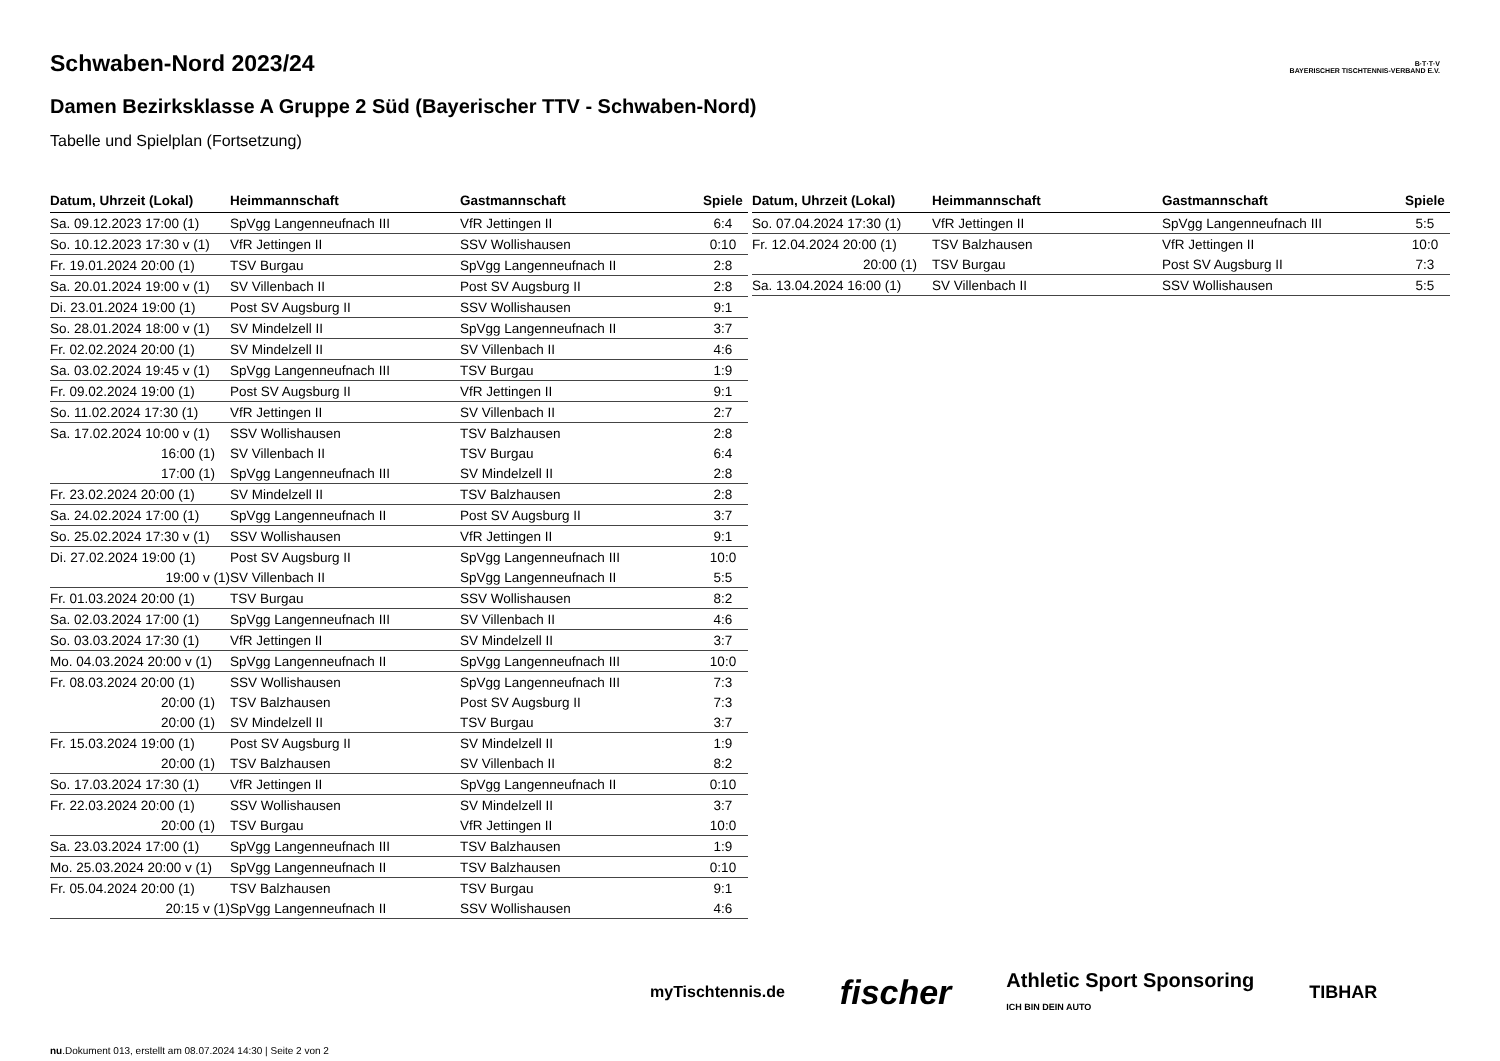B·T·T·V
BAYERISCHER TISCHTENNIS-VERBAND E.V.
Schwaben-Nord 2023/24
Damen Bezirksklasse A Gruppe 2 Süd (Bayerischer TTV - Schwaben-Nord)
Tabelle und Spielplan (Fortsetzung)
| Datum, Uhrzeit (Lokal) | Heimmannschaft | Gastmannschaft | Spiele |
| --- | --- | --- | --- |
| Sa. 09.12.2023 17:00 (1) | SpVgg Langenneufnach III | VfR Jettingen II | 6:4 |
| So. 10.12.2023 17:30 v (1) | VfR Jettingen II | SSV Wollishausen | 0:10 |
| Fr. 19.01.2024 20:00 (1) | TSV Burgau | SpVgg Langenneufnach II | 2:8 |
| Sa. 20.01.2024 19:00 v (1) | SV Villenbach II | Post SV Augsburg II | 2:8 |
| Di. 23.01.2024 19:00 (1) | Post SV Augsburg II | SSV Wollishausen | 9:1 |
| So. 28.01.2024 18:00 v (1) | SV Mindelzell II | SpVgg Langenneufnach II | 3:7 |
| Fr. 02.02.2024 20:00 (1) | SV Mindelzell II | SV Villenbach II | 4:6 |
| Sa. 03.02.2024 19:45 v (1) | SpVgg Langenneufnach III | TSV Burgau | 1:9 |
| Fr. 09.02.2024 19:00 (1) | Post SV Augsburg II | VfR Jettingen II | 9:1 |
| So. 11.02.2024 17:30 (1) | VfR Jettingen II | SV Villenbach II | 2:7 |
| Sa. 17.02.2024 10:00 v (1) | SSV Wollishausen | TSV Balzhausen | 2:8 |
| 16:00 (1) | SV Villenbach II | TSV Burgau | 6:4 |
| 17:00 (1) | SpVgg Langenneufnach III | SV Mindelzell II | 2:8 |
| Fr. 23.02.2024 20:00 (1) | SV Mindelzell II | TSV Balzhausen | 2:8 |
| Sa. 24.02.2024 17:00 (1) | SpVgg Langenneufnach II | Post SV Augsburg II | 3:7 |
| So. 25.02.2024 17:30 v (1) | SSV Wollishausen | VfR Jettingen II | 9:1 |
| Di. 27.02.2024 19:00 (1) | Post SV Augsburg II | SpVgg Langenneufnach III | 10:0 |
| 19:00 v (1) | SV Villenbach II | SpVgg Langenneufnach II | 5:5 |
| Fr. 01.03.2024 20:00 (1) | TSV Burgau | SSV Wollishausen | 8:2 |
| Sa. 02.03.2024 17:00 (1) | SpVgg Langenneufnach III | SV Villenbach II | 4:6 |
| So. 03.03.2024 17:30 (1) | VfR Jettingen II | SV Mindelzell II | 3:7 |
| Mo. 04.03.2024 20:00 v (1) | SpVgg Langenneufnach II | SpVgg Langenneufnach III | 10:0 |
| Fr. 08.03.2024 20:00 (1) | SSV Wollishausen | SpVgg Langenneufnach III | 7:3 |
| 20:00 (1) | TSV Balzhausen | Post SV Augsburg II | 7:3 |
| 20:00 (1) | SV Mindelzell II | TSV Burgau | 3:7 |
| Fr. 15.03.2024 19:00 (1) | Post SV Augsburg II | SV Mindelzell II | 1:9 |
| 20:00 (1) | TSV Balzhausen | SV Villenbach II | 8:2 |
| So. 17.03.2024 17:30 (1) | VfR Jettingen II | SpVgg Langenneufnach II | 0:10 |
| Fr. 22.03.2024 20:00 (1) | SSV Wollishausen | SV Mindelzell II | 3:7 |
| 20:00 (1) | TSV Burgau | VfR Jettingen II | 10:0 |
| Sa. 23.03.2024 17:00 (1) | SpVgg Langenneufnach III | TSV Balzhausen | 1:9 |
| Mo. 25.03.2024 20:00 v (1) | SpVgg Langenneufnach II | TSV Balzhausen | 0:10 |
| Fr. 05.04.2024 20:00 (1) | TSV Balzhausen | TSV Burgau | 9:1 |
| 20:15 v (1) | SpVgg Langenneufnach II | SSV Wollishausen | 4:6 |
| Datum, Uhrzeit (Lokal) | Heimmannschaft | Gastmannschaft | Spiele |
| --- | --- | --- | --- |
| So. 07.04.2024 17:30 (1) | VfR Jettingen II | SpVgg Langenneufnach III | 5:5 |
| Fr. 12.04.2024 20:00 (1) | TSV Balzhausen | VfR Jettingen II | 10:0 |
| 20:00 (1) | TSV Burgau | Post SV Augsburg II | 7:3 |
| Sa. 13.04.2024 16:00 (1) | SV Villenbach II | SSV Wollishausen | 5:5 |
myTischtennis.de fischer Athletic Sport Sponsoring
ICH BIN DEIN AUTO TIBHAR
nu.Dokument 013, erstellt am 08.07.2024 14:30 | Seite 2 von 2